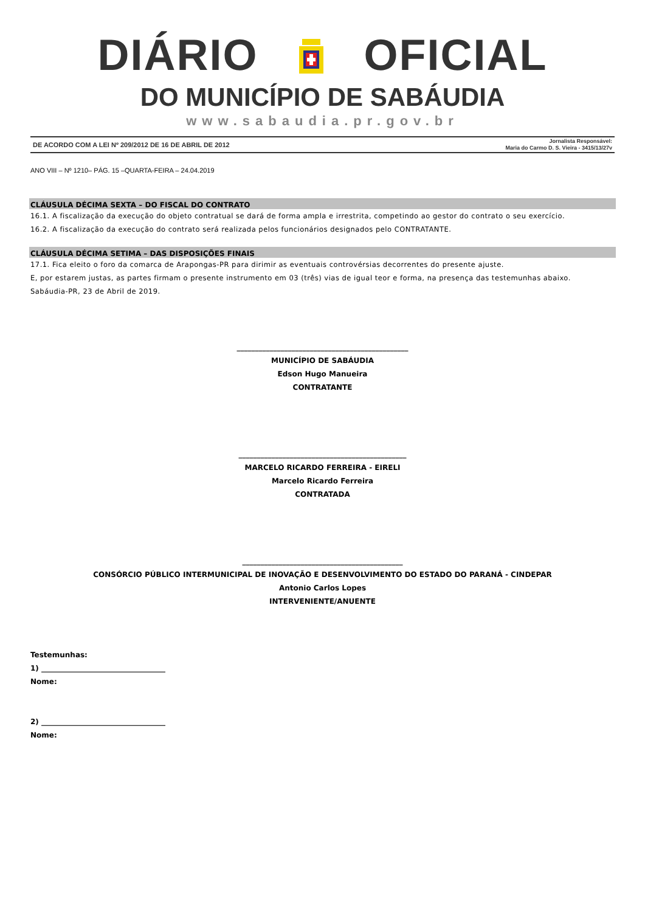DIÁRIO OFICIAL
DO MUNICÍPIO DE SABÁUDIA
www.sabaudia.pr.gov.br
DE ACORDO COM A LEI Nº 209/2012 DE 16 DE ABRIL DE 2012 Jornalista Responsável:
Maria do Carmo D. S. Vieira - 3415/13/27v
ANO VIII – Nº 1210– PÁG. 15 –QUARTA-FEIRA – 24.04.2019
CLÁUSULA DÉCIMA SEXTA – DO FISCAL DO CONTRATO
16.1. A fiscalização da execução do objeto contratual se dará de forma ampla e irrestrita, competindo ao gestor do contrato o seu exercício.
16.2. A fiscalização da execução do contrato será realizada pelos funcionários designados pelo CONTRATANTE.
CLÁUSULA DÉCIMA SETIMA – DAS DISPOSIÇÕES FINAIS
17.1. Fica eleito o foro da comarca de Arapongas-PR para dirimir as eventuais controvérsias decorrentes do presente ajuste.
E, por estarem justas, as partes firmam o presente instrumento em 03 (três) vias de igual teor e forma, na presença das testemunhas abaixo.
Sabáudia-PR, 23 de Abril de 2019.
_______________________________________________
MUNICÍPIO DE SABÁUDIA
Edson Hugo Manueira
CONTRATANTE
______________________________________________
MARCELO RICARDO FERREIRA - EIRELI
Marcelo Ricardo Ferreira
CONTRATADA
____________________________________________
CONSÓRCIO PÚBLICO INTERMUNICIPAL DE INOVAÇÃO E DESENVOLVIMENTO DO ESTADO DO PARANÁ - CINDEPAR
Antonio Carlos Lopes
INTERVENIENTE/ANUENTE
Testemunhas:
1) __________________________________
Nome:
2) __________________________________
Nome: